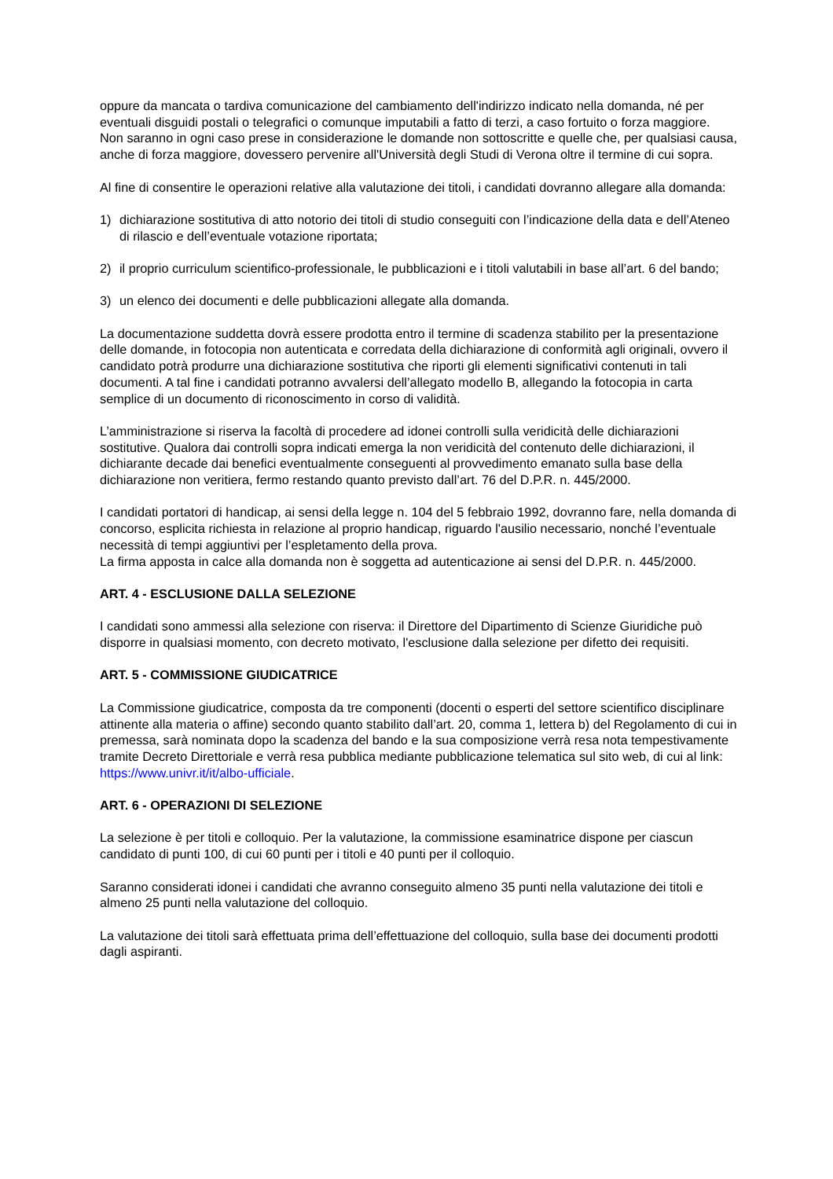oppure da mancata o tardiva comunicazione del cambiamento dell'indirizzo indicato nella domanda, né per eventuali disguidi postali o telegrafici o comunque imputabili a fatto di terzi, a caso fortuito o forza maggiore.
Non saranno in ogni caso prese in considerazione le domande non sottoscritte e quelle che, per qualsiasi causa, anche di forza maggiore, dovessero pervenire all'Università degli Studi di Verona oltre il termine di cui sopra.
Al fine di consentire le operazioni relative alla valutazione dei titoli, i candidati dovranno allegare alla domanda:
1) dichiarazione sostitutiva di atto notorio dei titoli di studio conseguiti con l’indicazione della data e dell’Ateneo di rilascio e dell’eventuale votazione riportata;
2) il proprio curriculum scientifico-professionale, le pubblicazioni e i titoli valutabili in base all’art. 6 del bando;
3) un elenco dei documenti e delle pubblicazioni allegate alla domanda.
La documentazione suddetta dovrà essere prodotta entro il termine di scadenza stabilito per la presentazione delle domande, in fotocopia non autenticata e corredata della dichiarazione di conformità agli originali, ovvero il candidato potrà produrre una dichiarazione sostitutiva che riporti gli elementi significativi contenuti in tali documenti. A tal fine i candidati potranno avvalersi dell’allegato modello B, allegando la fotocopia in carta semplice di un documento di riconoscimento in corso di validità.
L’amministrazione si riserva la facoltà di procedere ad idonei controlli sulla veridicità delle dichiarazioni sostitutive. Qualora dai controlli sopra indicati emerga la non veridicità del contenuto delle dichiarazioni, il dichiarante decade dai benefici eventualmente conseguenti al provvedimento emanato sulla base della dichiarazione non veritiera, fermo restando quanto previsto dall’art. 76 del D.P.R. n. 445/2000.
I candidati portatori di handicap, ai sensi della legge n. 104 del 5 febbraio 1992, dovranno fare, nella domanda di concorso, esplicita richiesta in relazione al proprio handicap, riguardo l'ausilio necessario, nonché l’eventuale necessità di tempi aggiuntivi per l’espletamento della prova.
La firma apposta in calce alla domanda non è soggetta ad autenticazione ai sensi del D.P.R. n. 445/2000.
ART. 4 - ESCLUSIONE DALLA SELEZIONE
I candidati sono ammessi alla selezione con riserva: il Direttore del Dipartimento di Scienze Giuridiche può disporre in qualsiasi momento, con decreto motivato, l'esclusione dalla selezione per difetto dei requisiti.
ART. 5 - COMMISSIONE GIUDICATRICE
La Commissione giudicatrice, composta da tre componenti (docenti o esperti del settore scientifico disciplinare attinente alla materia o affine) secondo quanto stabilito dall’art. 20, comma 1, lettera b) del Regolamento di cui in premessa, sarà nominata dopo la scadenza del bando e la sua composizione verrà resa nota tempestivamente tramite Decreto Direttoriale e verrà resa pubblica mediante pubblicazione telematica sul sito web, di cui al link: https://www.univr.it/it/albo-ufficiale.
ART. 6 - OPERAZIONI DI SELEZIONE
La selezione è per titoli e colloquio. Per la valutazione, la commissione esaminatrice dispone per ciascun candidato di punti 100, di cui 60 punti per i titoli e 40 punti per il colloquio.
Saranno considerati idonei i candidati che avranno conseguito almeno 35 punti nella valutazione dei titoli e almeno 25 punti nella valutazione del colloquio.
La valutazione dei titoli sarà effettuata prima dell’effettuazione del colloquio, sulla base dei documenti prodotti dagli aspiranti.